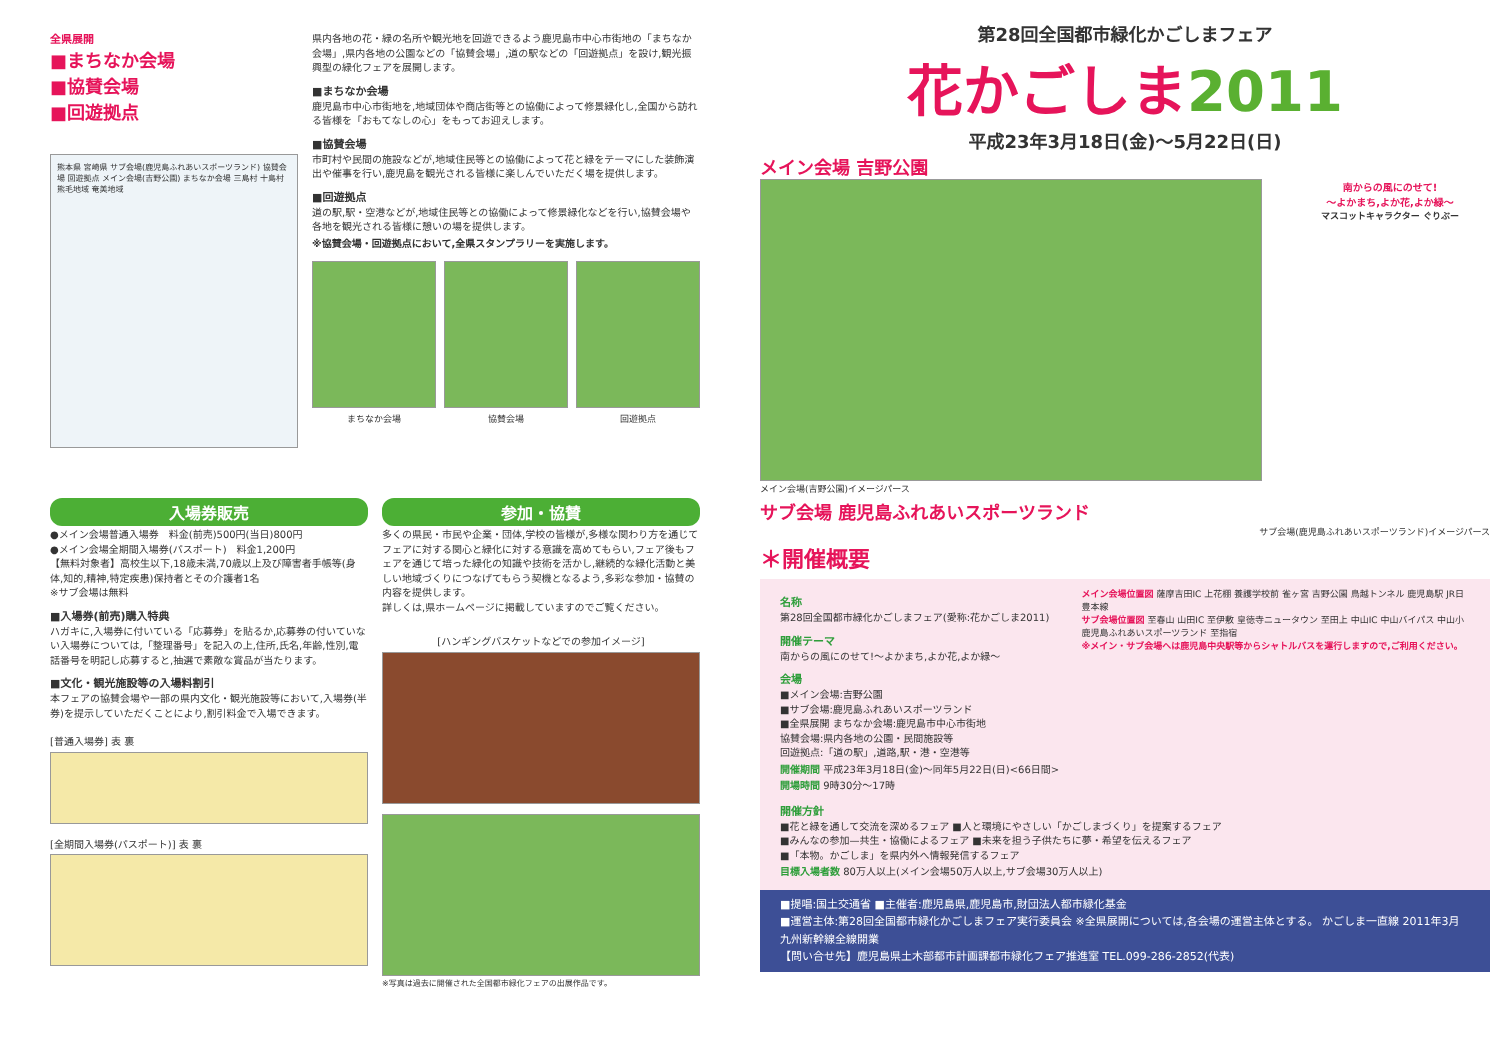全県展開
■まちなか会場
■協賛会場
■回遊拠点
熊本県 宮崎県 サブ会場(鹿児島ふれあいスポーツランド) 協賛会場 回遊拠点 メイン会場(吉野公園) まちなか会場 三島村 十島村 熊毛地域 奄美地域
県内各地の花・緑の名所や観光地を回遊できるよう鹿児島市中心市街地の「まちなか会場」,県内各地の公園などの「協賛会場」,道の駅などの「回遊拠点」を設け,観光振興型の緑化フェアを展開します。
■まちなか会場
鹿児島市中心市街地を,地域団体や商店街等との協働によって修景緑化し,全国から訪れる皆様を「おもてなしの心」をもってお迎えします。
■協賛会場
市町村や民間の施設などが,地域住民等との協働によって花と緑をテーマにした装飾演出や催事を行い,鹿児島を観光される皆様に楽しんでいただく場を提供します。
■回遊拠点
道の駅,駅・空港などが,地域住民等との協働によって修景緑化などを行い,協賛会場や各地を観光される皆様に憩いの場を提供します。
※協賛会場・回遊拠点において,全県スタンプラリーを実施します。
まちなか会場 協賛会場 回遊拠点
入場券販売
●メイン会場普通入場券　料金(前売)500円(当日)800円
●メイン会場全期間入場券(パスポート)　料金1,200円
【無料対象者】高校生以下,18歳未満,70歳以上及び障害者手帳等(身体,知的,精神,特定疾患)保持者とその介護者1名
※サブ会場は無料
■入場券(前売)購入特典
ハガキに,入場券に付いている「応募券」を貼るか,応募券の付いていない入場券については,「整理番号」を記入の上,住所,氏名,年齢,性別,電話番号を明記し応募すると,抽選で素敵な賞品が当たります。
■文化・観光施設等の入場料割引
本フェアの協賛会場や一部の県内文化・観光施設等において,入場券(半券)を提示していただくことにより,割引料金で入場できます。
[普通入場券] 表 裏
[全期間入場券(パスポート)] 表 裏
参加・協賛
多くの県民・市民や企業・団体,学校の皆様が,多様な関わり方を通じてフェアに対する関心と緑化に対する意識を高めてもらい,フェア後もフェアを通じて培った緑化の知識や技術を活かし,継続的な緑化活動と美しい地域づくりにつなげてもらう契機となるよう,多彩な参加・協賛の内容を提供します。
詳しくは,県ホームページに掲載していますのでご覧ください。
[ハンギングバスケットなどでの参加イメージ]
※写真は過去に開催された全国都市緑化フェアの出展作品です。
第28回全国都市緑化かごしまフェア
花かごしま2011
平成23年3月18日(金)～5月22日(日)
メイン会場 吉野公園
南からの風にのせて!
～よかまち,よか花,よか緑～
マスコットキャラクター ぐりぶー
メイン会場(吉野公園)イメージパース
サブ会場 鹿児島ふれあいスポーツランド
サブ会場(鹿児島ふれあいスポーツランド)イメージパース
＊開催概要
名称
第28回全国都市緑化かごしまフェア(愛称:花かごしま2011)
開催テーマ
南からの風にのせて!～よかまち,よか花,よか緑～
会場
■メイン会場:吉野公園
■サブ会場:鹿児島ふれあいスポーツランド
■全県展開 まちなか会場:鹿児島市中心市街地
協賛会場:県内各地の公園・民間施設等
回遊拠点:「道の駅」,道路,駅・港・空港等
開催期間 平成23年3月18日(金)～同年5月22日(日)<66日間>
開場時間 9時30分～17時
メイン会場位置図 薩摩吉田IC 上花棚 養護学校前 雀ヶ宮 吉野公園 鳥越トンネル 鹿児島駅 JR日豊本線
サブ会場位置図 至春山 山田IC 至伊敷 皇徳寺ニュータウン 至田上 中山IC 中山バイパス 中山小 鹿児島ふれあいスポーツランド 至指宿
※メイン・サブ会場へは鹿児島中央駅等からシャトルバスを運行しますので,ご利用ください。
開催方針
■花と緑を通して交流を深めるフェア ■人と環境にやさしい「かごしまづくり」を提案するフェア
■みんなの参加—共生・協働によるフェア ■未来を担う子供たちに夢・希望を伝えるフェア
■「本物。かごしま」を県内外へ情報発信するフェア
目標入場者数 80万人以上(メイン会場50万人以上,サブ会場30万人以上)
■提唱:国土交通省 ■主催者:鹿児島県,鹿児島市,財団法人都市緑化基金
■運営主体:第28回全国都市緑化かごしまフェア実行委員会 ※全県展開については,各会場の運営主体とする。 かごしま一直線 2011年3月 九州新幹線全線開業
【問い合せ先】鹿児島県土木部都市計画課都市緑化フェア推進室 TEL.099-286-2852(代表)